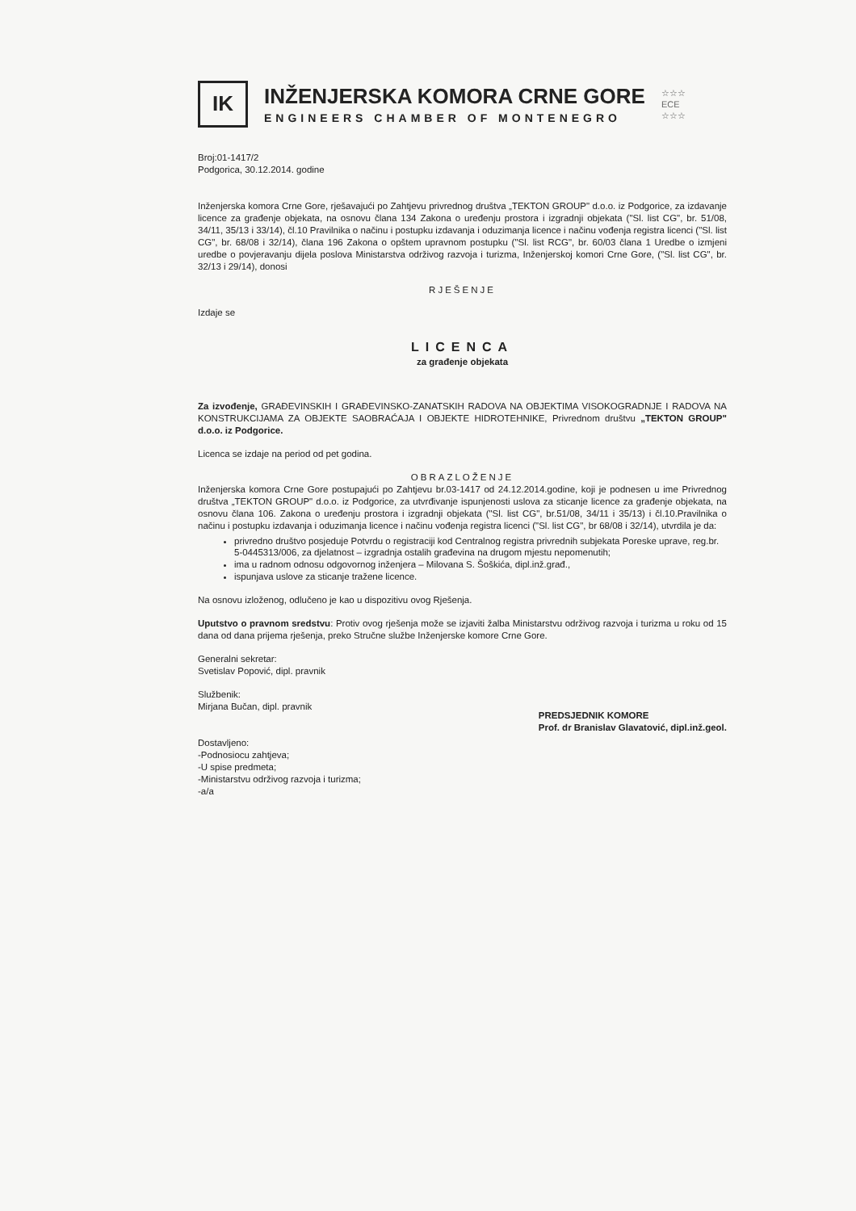IK
INŽENJERSKA KOMORA CRNE GORE
ENGINEERS CHAMBER OF MONTENEGRO
☆☆☆
ECE
☆☆☆
Broj:01-1417/2
Podgorica, 30.12.2014. godine
Inženjerska komora Crne Gore, rješavajući po Zahtjevu privrednog društva „TEKTON GROUP" d.o.o. iz Podgorice, za izdavanje licence za građenje objekata, na osnovu člana 134 Zakona o uređenju prostora i izgradnji objekata ("Sl. list CG", br. 51/08, 34/11, 35/13 i 33/14), čl.10 Pravilnika o načinu i postupku izdavanja i oduzimanja licence i načinu vođenja registra licenci ("Sl. list CG", br. 68/08 i 32/14), člana 196 Zakona o opštem upravnom postupku ("Sl. list RCG", br. 60/03 člana 1 Uredbe o izmjeni uredbe o povjeravanju dijela poslova Ministarstva održivog razvoja i turizma, Inženjerskoj komori Crne Gore, ("Sl. list CG", br. 32/13 i 29/14), donosi
RJEŠENJE
Izdaje se
LICENCA
za građenje objekata
Za izvođenje, GRAĐEVINSKIH I GRAĐEVINSKO-ZANATSKIH RADOVA NA OBJEKTIMA VISOKOGRADNJE I RADOVA NA KONSTRUKCIJAMA ZA OBJEKTE SAOBRAĆAJA I OBJEKTE HIDROTEHNIKE, Privrednom društvu „TEKTON GROUP" d.o.o. iz Podgorice.
Licenca se izdaje na period od pet godina.
OBRAZLOŽENJE
Inženjerska komora Crne Gore postupajući po Zahtjevu br.03-1417 od 24.12.2014.godine, koji je podnesen u ime Privrednog društva „TEKTON GROUP" d.o.o. iz Podgorice, za utvrđivanje ispunjenosti uslova za sticanje licence za građenje objekata, na osnovu člana 106. Zakona o uređenju prostora i izgradnji objekata ("Sl. list CG", br.51/08, 34/11 i 35/13) i čl.10.Pravilnika o načinu i postupku izdavanja i oduzimanja licence i načinu vođenja registra licenci ("Sl. list CG", br 68/08 i 32/14), utvrdila je da:
privredno društvo posjeduje Potvrdu o registraciji kod Centralnog registra privrednih subjekata Poreske uprave, reg.br. 5-0445313/006, za djelatnost – izgradnja ostalih građevina na drugom mjestu nepomenutih;
ima u radnom odnosu odgovornog inženjera – Milovana S. Šoškića, dipl.inž.građ.,
ispunjava uslove za sticanje tražene licence.
Na osnovu izloženog, odlučeno je kao u dispozitivu ovog Rješenja.
Uputstvo o pravnom sredstvu: Protiv ovog rješenja može se izjaviti žalba Ministarstvu održivog razvoja i turizma u roku od 15 dana od dana prijema rješenja, preko Stručne službe Inženjerske komore Crne Gore.
Generalni sekretar:
Svetislav Popović, dipl. pravnik
Službenik:
Mirjana Bučan, dipl. pravnik
Dostavljeno:
-Podnosiocu zahtjeva;
-U spise predmeta;
-Ministarstvu održivog razvoja i turizma;
-a/a
PREDSJEDNIK KOMORE
Prof. dr Branislav Glavatović, dipl.inž.geol.